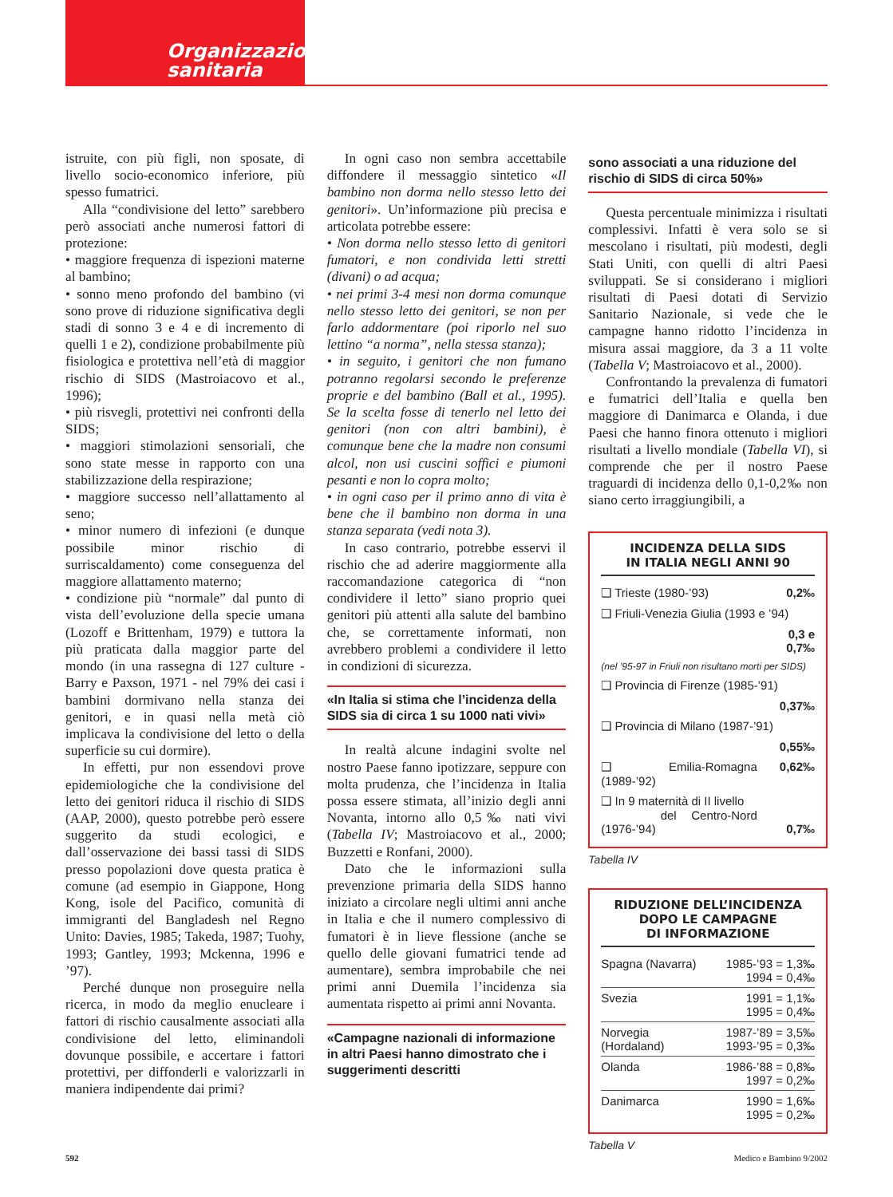Organizzazione
sanitaria
istruite, con più figli, non sposate, di livello socio-economico inferiore, più spesso fumatrici.
Alla “condivisione del letto” sarebbero però associati anche numerosi fattori di protezione:
• maggiore frequenza di ispezioni materne al bambino;
• sonno meno profondo del bambino (vi sono prove di riduzione significativa degli stadi di sonno 3 e 4 e di incremento di quelli 1 e 2), condizione probabilmente più fisiologica e protettiva nell’età di maggior rischio di SIDS (Mastroiacovo et al., 1996);
• più risvegli, protettivi nei confronti della SIDS;
• maggiori stimolazioni sensoriali, che sono state messe in rapporto con una stabilizzazione della respirazione;
• maggiore successo nell’allattamento al seno;
• minor numero di infezioni (e dunque possibile minor rischio di surriscaldamento) come conseguenza del maggiore allattamento materno;
• condizione più “normale” dal punto di vista dell’evoluzione della specie umana (Lozoff e Brittenham, 1979) e tuttora la più praticata dalla maggior parte del mondo (in una rassegna di 127 culture - Barry e Paxson, 1971 - nel 79% dei casi i bambini dormivano nella stanza dei genitori, e in quasi nella metà ciò implicava la condivisione del letto o della superficie su cui dormire).
In effetti, pur non essendovi prove epidemiologiche che la condivisione del letto dei genitori riduca il rischio di SIDS (AAP, 2000), questo potrebbe però essere suggerito da studi ecologici, e dall’osservazione dei bassi tassi di SIDS presso popolazioni dove questa pratica è comune (ad esempio in Giappone, Hong Kong, isole del Pacifico, comunità di immigranti del Bangladesh nel Regno Unito: Davies, 1985; Takeda, 1987; Tuohy, 1993; Gantley, 1993; Mckenna, 1996 e ’97).
Perché dunque non proseguire nella ricerca, in modo da meglio enucleare i fattori di rischio causalmente associati alla condivisione del letto, eliminandoli dovunque possibile, e accertare i fattori protettivi, per diffonderli e valorizzarli in maniera indipendente dai primi?
In ogni caso non sembra accettabile diffondere il messaggio sintetico «Il bambino non dorma nello stesso letto dei genitori». Un’informazione più precisa e articolata potrebbe essere:
• Non dorma nello stesso letto di genitori fumatori, e non condivida letti stretti (divani) o ad acqua;
• nei primi 3-4 mesi non dorma comunque nello stesso letto dei genitori, se non per farlo addormentare (poi riporlo nel suo lettino “a norma”, nella stessa stanza);
• in seguito, i genitori che non fumano potranno regolarsi secondo le preferenze proprie e del bambino (Ball et al., 1995). Se la scelta fosse di tenerlo nel letto dei genitori (non con altri bambini), è comunque bene che la madre non consumi alcol, non usi cuscini soffici e piumoni pesanti e non lo copra molto;
• in ogni caso per il primo anno di vita è bene che il bambino non dorma in una stanza separata (vedi nota 3).
In caso contrario, potrebbe esservi il rischio che ad aderire maggiormente alla raccomandazione categorica di “non condividere il letto” siano proprio quei genitori più attenti alla salute del bambino che, se correttamente informati, non avrebbero problemi a condividere il letto in condizioni di sicurezza.
«In Italia si stima che l’incidenza della SIDS sia di circa 1 su 1000 nati vivi»
In realtà alcune indagini svolte nel nostro Paese fanno ipotizzare, seppure con molta prudenza, che l’incidenza in Italia possa essere stimata, all’inizio degli anni Novanta, intorno allo 0,5‰ nati vivi (Tabella IV; Mastroiacovo et al., 2000; Buzzetti e Ronfani, 2000).
Dato che le informazioni sulla prevenzione primaria della SIDS hanno iniziato a circolare negli ultimi anni anche in Italia e che il numero complessivo di fumatori è in lieve flessione (anche se quello delle giovani fumatrici tende ad aumentare), sembra improbabile che nei primi anni Duemila l’incidenza sia aumentata rispetto ai primi anni Novanta.
«Campagne nazionali di informazione in altri Paesi hanno dimostrato che i suggerimenti descritti
sono associati a una riduzione del rischio di SIDS di circa 50%»
Questa percentuale minimizza i risultati complessivi. Infatti è vera solo se si mescolano i risultati, più modesti, degli Stati Uniti, con quelli di altri Paesi sviluppati. Se si considerano i migliori risultati di Paesi dotati di Servizio Sanitario Nazionale, si vede che le campagne hanno ridotto l’incidenza in misura assai maggiore, da 3 a 11 volte (Tabella V; Mastroiacovo et al., 2000).
Confrontando la prevalenza di fumatori e fumatrici dell’Italia e quella ben maggiore di Danimarca e Olanda, i due Paesi che hanno finora ottenuto i migliori risultati a livello mondiale (Tabella VI), si comprende che per il nostro Paese traguardi di incidenza dello 0,1-0,2‰ non siano certo irraggiungibili, a
INCIDENZA DELLA SIDS
IN ITALIA NEGLI ANNI 90
| ❑ Trieste (1980-’93) | 0,2‰ |
| ❑ Friuli-Venezia Giulia (1993 e ’94) | |
| | 0,3 e 0,7‰ |
| (nel ’95-97 in Friuli non risultano morti per SIDS) | |
| ❑ Provincia di Firenze (1985-’91) | |
| | 0,37‰ |
| ❑ Provincia di Milano (1987-’91) | |
| | 0,55‰ |
| ❑ Emilia-Romagna (1989-’92) | 0,62‰ |
| ❑ In 9 maternità di II livello del Centro-Nord (1976-’94) | 0,7‰ |
Tabella IV
RIDUZIONE DELL’INCIDENZA
DOPO LE CAMPAGNE
DI INFORMAZIONE
| Spagna (Navarra) | 1985-’93 = 1,3‰ 1994 = 0,4‰ |
| Svezia | 1991 = 1,1‰ 1995 = 0,4‰ |
| Norvegia (Hordaland) | 1987-’89 = 3,5‰ 1993-’95 = 0,3‰ |
| Olanda | 1986-’88 = 0,8‰ 1997 = 0,2‰ |
| Danimarca | 1990 = 1,6‰ 1995 = 0,2‰ |
Tabella V
592 Medico e Bambino 9/2002